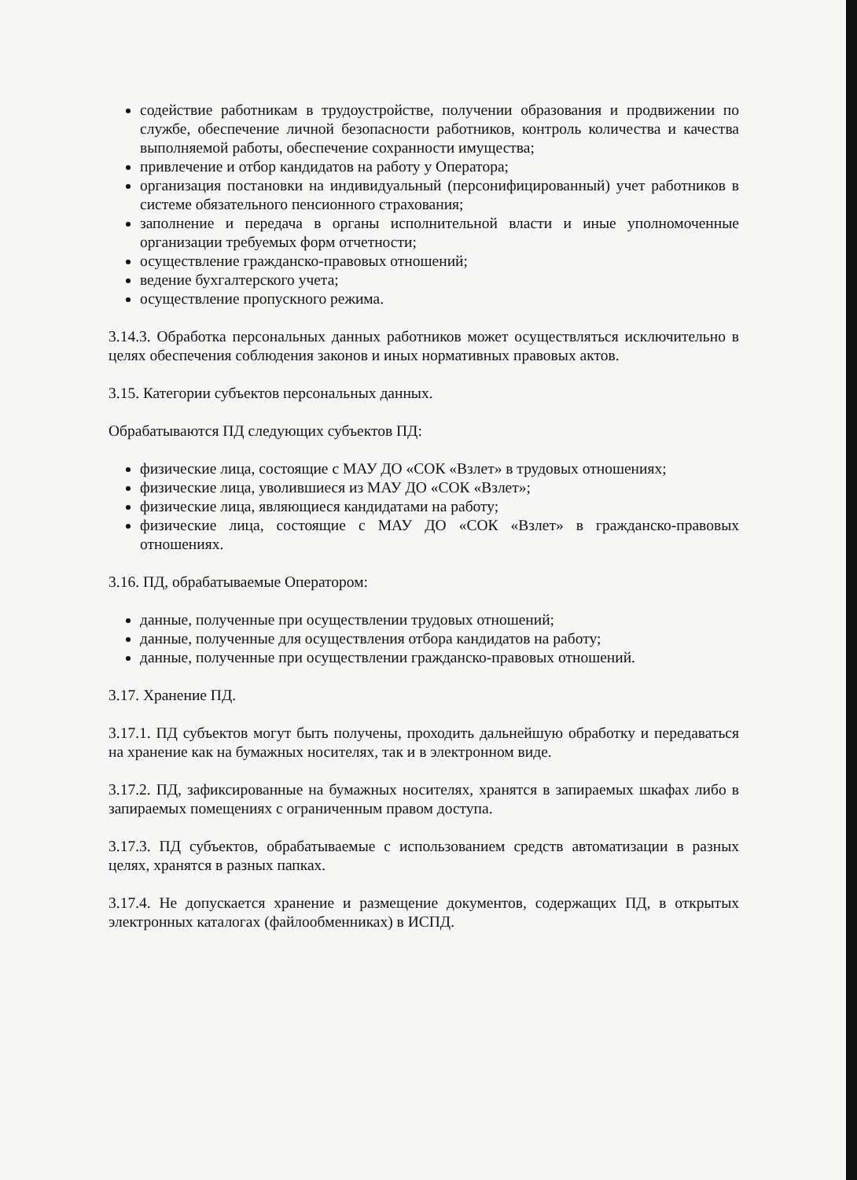содействие работникам в трудоустройстве, получении образования и продвижении по службе, обеспечение личной безопасности работников, контроль количества и качества выполняемой работы, обеспечение сохранности имущества;
привлечение и отбор кандидатов на работу у Оператора;
организация постановки на индивидуальный (персонифицированный) учет работников в системе обязательного пенсионного страхования;
заполнение и передача в органы исполнительной власти и иные уполномоченные организации требуемых форм отчетности;
осуществление гражданско-правовых отношений;
ведение бухгалтерского учета;
осуществление пропускного режима.
3.14.3. Обработка персональных данных работников может осуществляться исключительно в целях обеспечения соблюдения законов и иных нормативных правовых актов.
3.15. Категории субъектов персональных данных.
Обрабатываются ПД следующих субъектов ПД:
физические лица, состоящие с МАУ ДО «СОК «Взлет» в трудовых отношениях;
физические лица, уволившиеся из МАУ ДО «СОК «Взлет»;
физические лица, являющиеся кандидатами на работу;
физические лица, состоящие с МАУ ДО «СОК «Взлет» в гражданско-правовых отношениях.
3.16. ПД, обрабатываемые Оператором:
данные, полученные при осуществлении трудовых отношений;
данные, полученные для осуществления отбора кандидатов на работу;
данные, полученные при осуществлении гражданско-правовых отношений.
3.17. Хранение ПД.
3.17.1. ПД субъектов могут быть получены, проходить дальнейшую обработку и передаваться на хранение как на бумажных носителях, так и в электронном виде.
3.17.2. ПД, зафиксированные на бумажных носителях, хранятся в запираемых шкафах либо в запираемых помещениях с ограниченным правом доступа.
3.17.3. ПД субъектов, обрабатываемые с использованием средств автоматизации в разных целях, хранятся в разных папках.
3.17.4. Не допускается хранение и размещение документов, содержащих ПД, в открытых электронных каталогах (файлообменниках) в ИСПД.